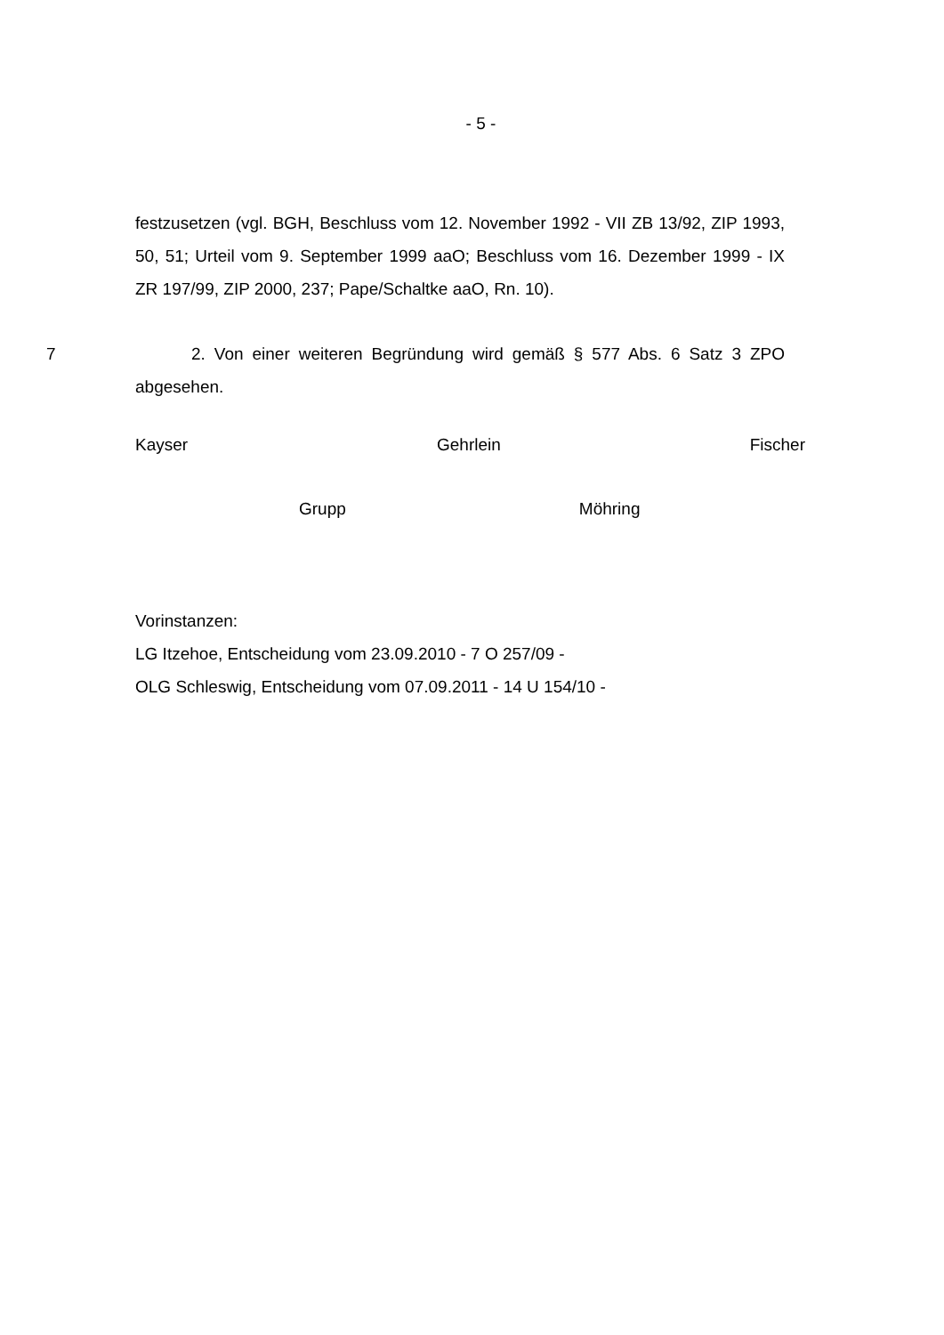- 5 -
festzusetzen (vgl. BGH, Beschluss vom 12. November 1992 - VII ZB 13/92, ZIP 1993, 50, 51; Urteil vom 9. September 1999 aaO; Beschluss vom 16. Dezember 1999 - IX ZR 197/99, ZIP 2000, 237; Pape/Schaltke aaO, Rn. 10).
7 2. Von einer weiteren Begründung wird gemäß § 577 Abs. 6 Satz 3 ZPO abgesehen.
Kayser Gehrlein Fischer
Grupp Möhring
Vorinstanzen:
LG Itzehoe, Entscheidung vom 23.09.2010 - 7 O 257/09 -
OLG Schleswig, Entscheidung vom 07.09.2011 - 14 U 154/10 -